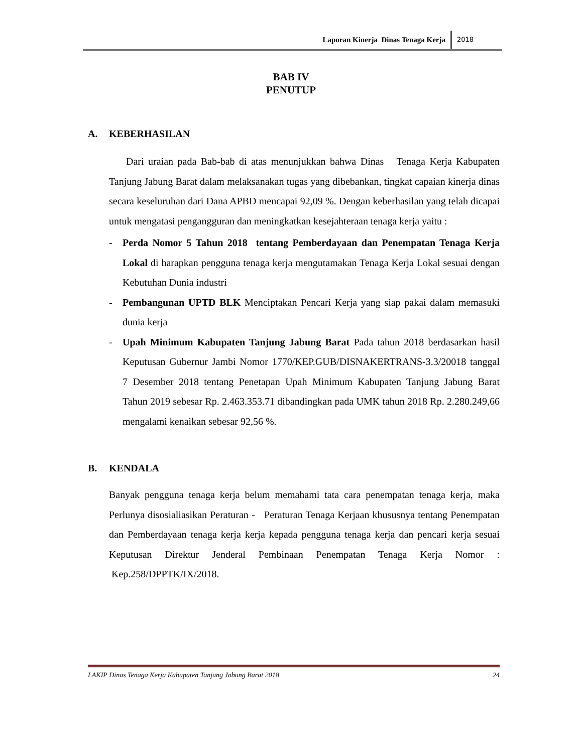Laporan Kinerja Dinas Tenaga Kerja 2018
BAB IV
PENUTUP
A. KEBERHASILAN
Dari uraian pada Bab-bab di atas menunjukkan bahwa Dinas Tenaga Kerja Kabupaten Tanjung Jabung Barat dalam melaksanakan tugas yang dibebankan, tingkat capaian kinerja dinas secara keseluruhan dari Dana APBD mencapai 92,09 %. Dengan keberhasilan yang telah dicapai untuk mengatasi pengangguran dan meningkatkan kesejahteraan tenaga kerja yaitu :
- Perda Nomor 5 Tahun 2018 tentang Pemberdayaan dan Penempatan Tenaga Kerja Lokal di harapkan pengguna tenaga kerja mengutamakan Tenaga Kerja Lokal sesuai dengan Kebutuhan Dunia industri
- Pembangunan UPTD BLK Menciptakan Pencari Kerja yang siap pakai dalam memasuki dunia kerja
- Upah Minimum Kabupaten Tanjung Jabung Barat Pada tahun 2018 berdasarkan hasil Keputusan Gubernur Jambi Nomor 1770/KEP.GUB/DISNAKERTRANS-3.3/20018 tanggal 7 Desember 2018 tentang Penetapan Upah Minimum Kabupaten Tanjung Jabung Barat Tahun 2019 sebesar Rp. 2.463.353.71 dibandingkan pada UMK tahun 2018 Rp. 2.280.249,66 mengalami kenaikan sebesar 92,56 %.
B. KENDALA
Banyak pengguna tenaga kerja belum memahami tata cara penempatan tenaga kerja, maka Perlunya disosialiasikan Peraturan - Peraturan Tenaga Kerjaan khususnya tentang Penempatan dan Pemberdayaan tenaga kerja kerja kepada pengguna tenaga kerja dan pencari kerja sesuai Keputusan Direktur Jenderal Pembinaan Penempatan Tenaga Kerja Nomor : Kep.258/DPPTK/IX/2018.
LAKIP Dinas Tenaga Kerja Kabupaten Tanjung Jabung Barat 2018 24